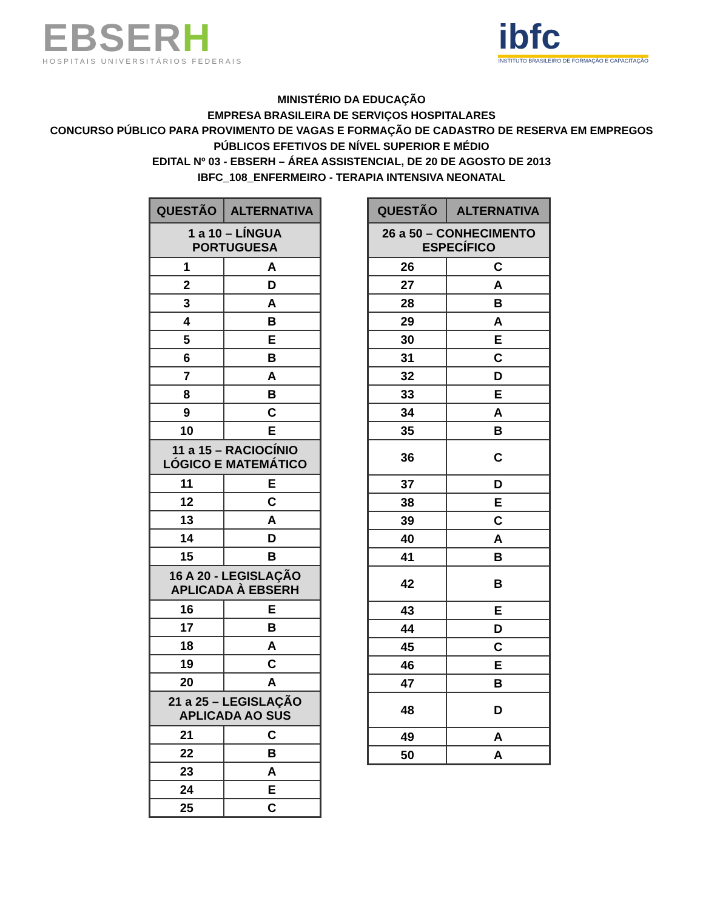EBSERH
HOSPITAIS UNIVERSITÁRIOS FEDERAIS
ibfc
INSTITUTO BRASILEIRO DE FORMAÇÃO E CAPACITAÇÃO
MINISTÉRIO DA EDUCAÇÃO
EMPRESA BRASILEIRA DE SERVIÇOS HOSPITALARES
CONCURSO PÚBLICO PARA PROVIMENTO DE VAGAS E FORMAÇÃO DE CADASTRO DE RESERVA EM EMPREGOS
PÚBLICOS EFETIVOS DE NÍVEL SUPERIOR E MÉDIO
EDITAL Nº 03 - EBSERH – ÁREA ASSISTENCIAL, DE 20 DE AGOSTO DE 2013
IBFC_108_ENFERMEIRO - TERAPIA INTENSIVA NEONATAL
| QUESTÃO | ALTERNATIVA |
| --- | --- |
| 1 a 10 – LÍNGUA PORTUGUESA | |
| 1 | A |
| 2 | D |
| 3 | A |
| 4 | B |
| 5 | E |
| 6 | B |
| 7 | A |
| 8 | B |
| 9 | C |
| 10 | E |
| 11 a 15 – RACIOCÍNIO LÓGICO E MATEMÁTICO | |
| 11 | E |
| 12 | C |
| 13 | A |
| 14 | D |
| 15 | B |
| 16 A 20 - LEGISLAÇÃO APLICADA À EBSERH | |
| 16 | E |
| 17 | B |
| 18 | A |
| 19 | C |
| 20 | A |
| 21 a 25 – LEGISLAÇÃO APLICADA AO SUS | |
| 21 | C |
| 22 | B |
| 23 | A |
| 24 | E |
| 25 | C |
| QUESTÃO | ALTERNATIVA |
| --- | --- |
| 26 a 50 – CONHECIMENTO ESPECÍFICO | |
| 26 | C |
| 27 | A |
| 28 | B |
| 29 | A |
| 30 | E |
| 31 | C |
| 32 | D |
| 33 | E |
| 34 | A |
| 35 | B |
| 36 | C |
| 37 | D |
| 38 | E |
| 39 | C |
| 40 | A |
| 41 | B |
| 42 | B |
| 43 | E |
| 44 | D |
| 45 | C |
| 46 | E |
| 47 | B |
| 48 | D |
| 49 | A |
| 50 | A |